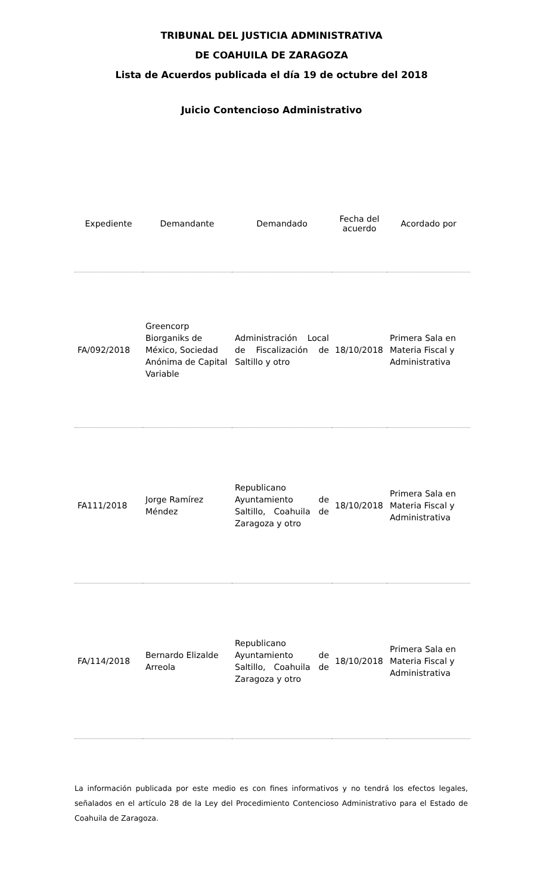TRIBUNAL DEL JUSTICIA ADMINISTRATIVA
DE COAHUILA DE ZARAGOZA
Lista de Acuerdos publicada el día 19 de octubre del 2018
Juicio Contencioso Administrativo
| Expediente | Demandante | Demandado | Fecha del acuerdo | Acordado por |
| --- | --- | --- | --- | --- |
| FA/092/2018 | Greencorp Biorganiks de México, Sociedad Anónima de Capital Variable | Administración Local de Fiscalización de Saltillo y otro | 18/10/2018 | Primera Sala en Materia Fiscal y Administrativa |
| FA111/2018 | Jorge Ramírez Méndez | Republicano Ayuntamiento de Saltillo, Coahuila de Zaragoza y otro | 18/10/2018 | Primera Sala en Materia Fiscal y Administrativa |
| FA/114/2018 | Bernardo Elizalde Arreola | Republicano Ayuntamiento de Saltillo, Coahuila de Zaragoza y otro | 18/10/2018 | Primera Sala en Materia Fiscal y Administrativa |
La información publicada por este medio es con fines informativos y no tendrá los efectos legales, señalados en el artículo 28 de la Ley del Procedimiento Contencioso Administrativo para el Estado de Coahuila de Zaragoza.